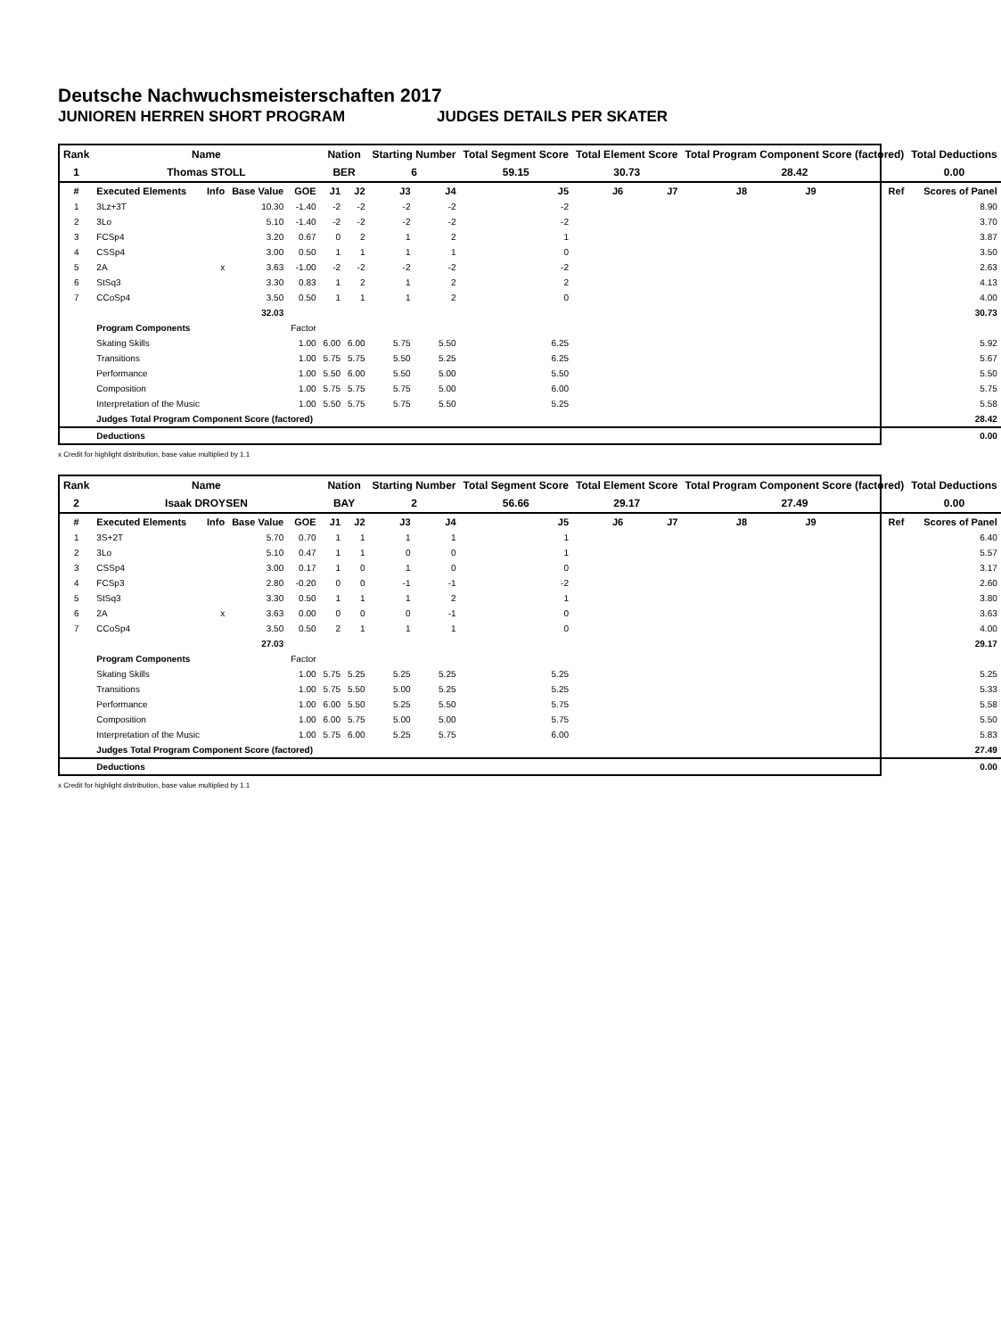Deutsche Nachwuchsmeisterschaften 2017
JUNIOREN HERREN SHORT PROGRAM JUDGES DETAILS PER SKATER
| Rank | Name | | | | Nation | | Starting Number | | Total Segment Score | Total Element Score | | Total Program Component Score (factored) | | | Total Deductions |
| 1 | Thomas STOLL | | | | BER | | 6 | | 59.15 | 30.73 | | 28.42 | | | 0.00 |
| # | Executed Elements | Info | Base Value | GOE | J1 | J2 | J3 | J4 | J5 | J6 | J7 | J8 | J9 | Ref | Scores of Panel |
| 1 | 3Lz+3T | | 10.30 | -1.40 | -2 | -2 | -2 | -2 | -2 | | | | | | 8.90 |
| 2 | 3Lo | | 5.10 | -1.40 | -2 | -2 | -2 | -2 | -2 | | | | | | 3.70 |
| 3 | FCSp4 | | 3.20 | 0.67 | 0 | 2 | 1 | 2 | 1 | | | | | | 3.87 |
| 4 | CSSp4 | | 3.00 | 0.50 | 1 | 1 | 1 | 1 | 0 | | | | | | 3.50 |
| 5 | 2A | x | 3.63 | -1.00 | -2 | -2 | -2 | -2 | -2 | | | | | | 2.63 |
| 6 | StSq3 | | 3.30 | 0.83 | 1 | 2 | 1 | 2 | 2 | | | | | | 4.13 |
| 7 | CCoSp4 | | 3.50 | 0.50 | 1 | 1 | 1 | 2 | 0 | | | | | | 4.00 |
| | | | 32.03 | | | | | | | | | | | | 30.73 |
| | Program Components | | | Factor | | | | | | | | | | | |
| | Skating Skills | | | 1.00 | 6.00 | 6.00 | 5.75 | 5.50 | 6.25 | | | | | | 5.92 |
| | Transitions | | | 1.00 | 5.75 | 5.75 | 5.50 | 5.25 | 6.25 | | | | | | 5.67 |
| | Performance | | | 1.00 | 5.50 | 6.00 | 5.50 | 5.00 | 5.50 | | | | | | 5.50 |
| | Composition | | | 1.00 | 5.75 | 5.75 | 5.75 | 5.00 | 6.00 | | | | | | 5.75 |
| | Interpretation of the Music | | | 1.00 | 5.50 | 5.75 | 5.75 | 5.50 | 5.25 | | | | | | 5.58 |
| | Judges Total Program Component Score (factored) | | | | | | | | | | | | | | 28.42 |
| | Deductions | | | | | | | | | | | | | | 0.00 |
x Credit for highlight distribution, base value multiplied by 1.1
| Rank | Name | | | | Nation | | Starting Number | | Total Segment Score | Total Element Score | | Total Program Component Score (factored) | | | Total Deductions |
| 2 | Isaak DROYSEN | | | | BAY | | 2 | | 56.66 | 29.17 | | 27.49 | | | 0.00 |
| # | Executed Elements | Info | Base Value | GOE | J1 | J2 | J3 | J4 | J5 | J6 | J7 | J8 | J9 | Ref | Scores of Panel |
| 1 | 3S+2T | | 5.70 | 0.70 | 1 | 1 | 1 | 1 | 1 | | | | | | 6.40 |
| 2 | 3Lo | | 5.10 | 0.47 | 1 | 1 | 0 | 0 | 1 | | | | | | 5.57 |
| 3 | CSSp4 | | 3.00 | 0.17 | 1 | 0 | 1 | 0 | 0 | | | | | | 3.17 |
| 4 | FCSp3 | | 2.80 | -0.20 | 0 | 0 | -1 | -1 | -2 | | | | | | 2.60 |
| 5 | StSq3 | | 3.30 | 0.50 | 1 | 1 | 1 | 2 | 1 | | | | | | 3.80 |
| 6 | 2A | x | 3.63 | 0.00 | 0 | 0 | 0 | -1 | 0 | | | | | | 3.63 |
| 7 | CCoSp4 | | 3.50 | 0.50 | 2 | 1 | 1 | 1 | 0 | | | | | | 4.00 |
| | | | 27.03 | | | | | | | | | | | | 29.17 |
| | Program Components | | | Factor | | | | | | | | | | | |
| | Skating Skills | | | 1.00 | 5.75 | 5.25 | 5.25 | 5.25 | 5.25 | | | | | | 5.25 |
| | Transitions | | | 1.00 | 5.75 | 5.50 | 5.00 | 5.25 | 5.25 | | | | | | 5.33 |
| | Performance | | | 1.00 | 6.00 | 5.50 | 5.25 | 5.50 | 5.75 | | | | | | 5.58 |
| | Composition | | | 1.00 | 6.00 | 5.75 | 5.00 | 5.00 | 5.75 | | | | | | 5.50 |
| | Interpretation of the Music | | | 1.00 | 5.75 | 6.00 | 5.25 | 5.75 | 6.00 | | | | | | 5.83 |
| | Judges Total Program Component Score (factored) | | | | | | | | | | | | | | 27.49 |
| | Deductions | | | | | | | | | | | | | | 0.00 |
x Credit for highlight distribution, base value multiplied by 1.1